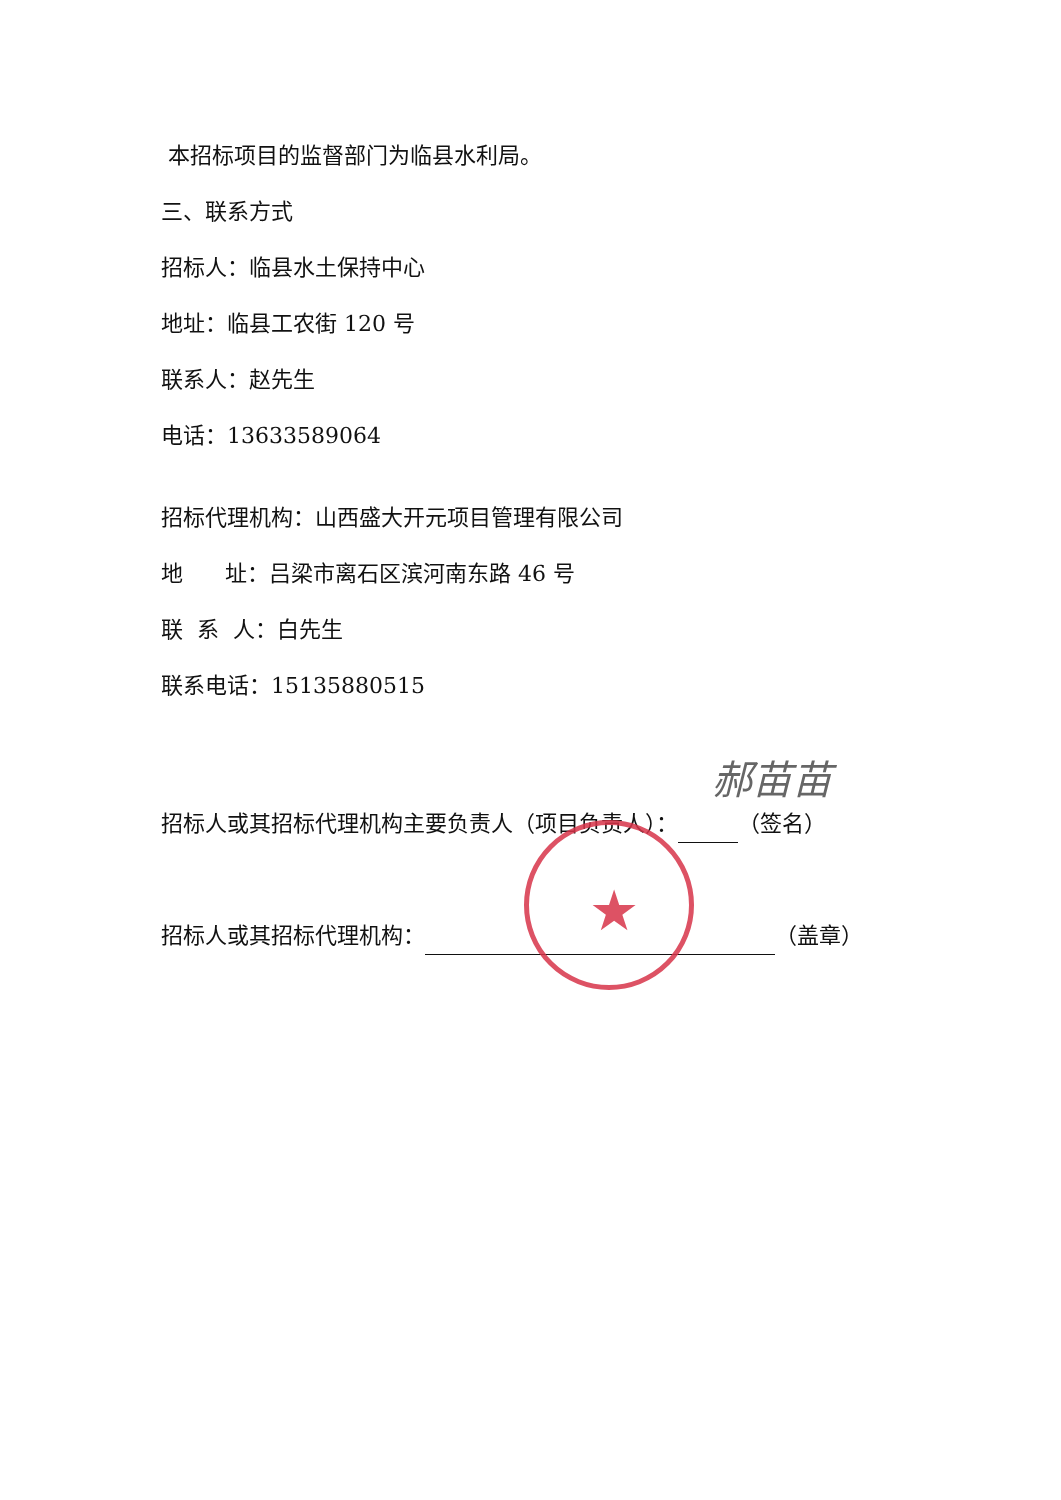本招标项目的监督部门为临县水利局。
三、联系方式
招标人：临县水土保持中心
地址：临县工农街 120 号
联系人：赵先生
电话：13633589064
招标代理机构：山西盛大开元项目管理有限公司
地 址：吕梁市离石区滨河南东路 46 号
联 系 人：白先生
联系电话：15135880515
招标人或其招标代理机构主要负责人（项目负责人）： （签名）
招标人或其招标代理机构： （盖章）
郝苗苗
★